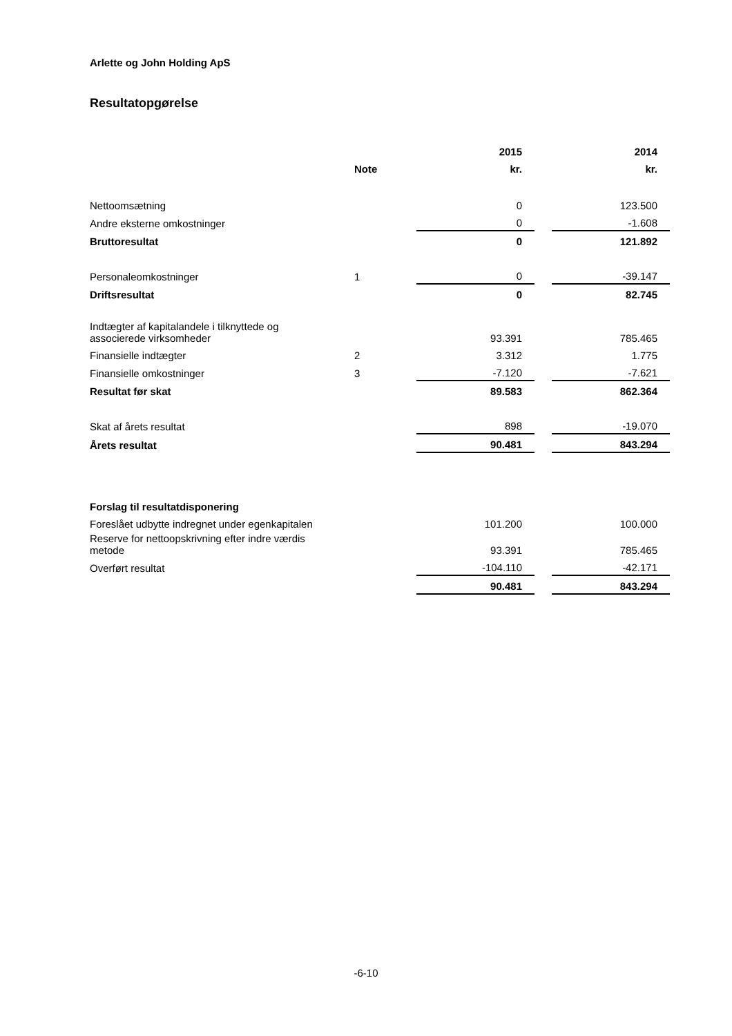Arlette og John Holding ApS
Resultatopgørelse
| | | 2015 | | 2014 |
| | Note | kr. | | kr. |
| Nettoomsætning | | 0 | | 123.500 |
| Andre eksterne omkostninger | | 0 | | -1.608 |
| Bruttoresultat | | 0 | | 121.892 |
| Personaleomkostninger | 1 | 0 | | -39.147 |
| Driftsresultat | | 0 | | 82.745 |
| Indtægter af kapitalandele i tilknyttede og associerede virksomheder | | 93.391 | | 785.465 |
| Finansielle indtægter | 2 | 3.312 | | 1.775 |
| Finansielle omkostninger | 3 | -7.120 | | -7.621 |
| Resultat før skat | | 89.583 | | 862.364 |
| Skat af årets resultat | | 898 | | -19.070 |
| Årets resultat | | 90.481 | | 843.294 |
| Forslag til resultatdisponering | | | | |
| Foreslået udbytte indregnet under egenkapitalen | | 101.200 | | 100.000 |
| Reserve for nettoopskrivning efter indre værdis metode | | 93.391 | | 785.465 |
| Overført resultat | | -104.110 | | -42.171 |
| | | 90.481 | | 843.294 |
-6-10